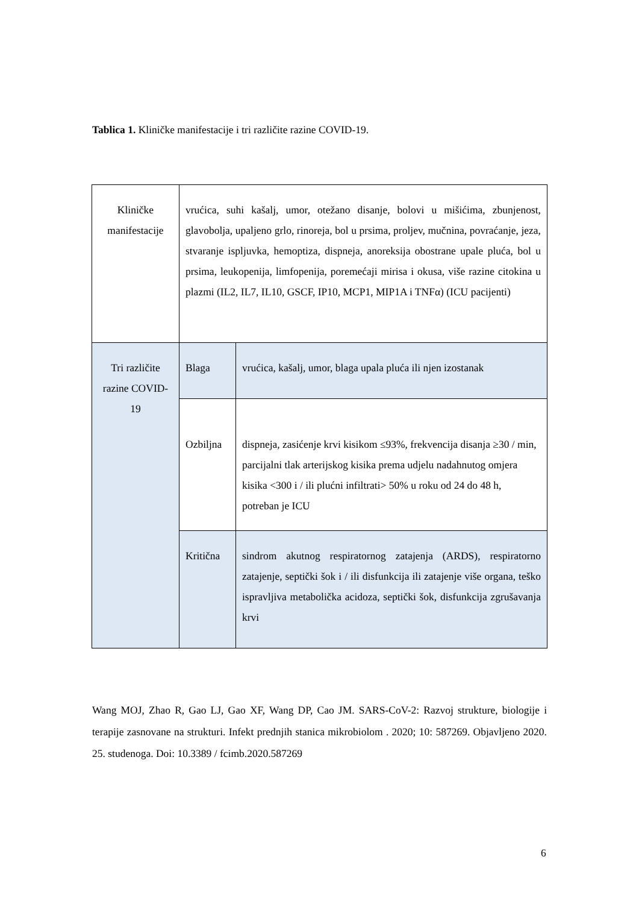Tablica 1. Kliničke manifestacije i tri različite razine COVID-19.
| Kliničke manifestacije | vrućica, suhi kašalj, umor, otežano disanje, bolovi u mišićima, zbunjenost, glavobolja, upaljeno grlo, rinoreja, bol u prsima, proljev, mučnina, povraćanje, jeza, stvaranje ispljuvka, hemoptiza, dispneja, anoreksija obostrane upale pluća, bol u prsima, leukopenija, limfopenija, poremećaji mirisa i okusa, više razine citokina u plazmi (IL2, IL7, IL10, GSCF, IP10, MCP1, MIP1A i TNFα) (ICU pacijenti) | |
| Tri različite razine COVID-19 | Blaga | vrućica, kašalj, umor, blaga upala pluća ili njen izostanak |
| | Ozbiljna | dispneja, zasićenje krvi kisikom ≤93%, frekvencija disanja ≥30 / min, parcijalni tlak arterijskog kisika prema udjelu nadahnutog omjera kisika <300 i / ili plućni infiltrati> 50% u roku od 24 do 48 h, potreban je ICU |
| | Kritična | sindrom akutnog respiratornog zatajenja (ARDS), respiratorno zatajenje, septički šok i / ili disfunkcija ili zatajenje više organa, teško ispravljiva metabolička acidoza, septički šok, disfunkcija zgrušavanja krvi |
Wang MOJ, Zhao R, Gao LJ, Gao XF, Wang DP, Cao JM. SARS-CoV-2: Razvoj strukture, biologije i terapije zasnovane na strukturi. Infekt prednjih stanica mikrobiolom . 2020; 10: 587269. Objavljeno 2020. 25. studenoga. Doi: 10.3389 / fcimb.2020.587269
6